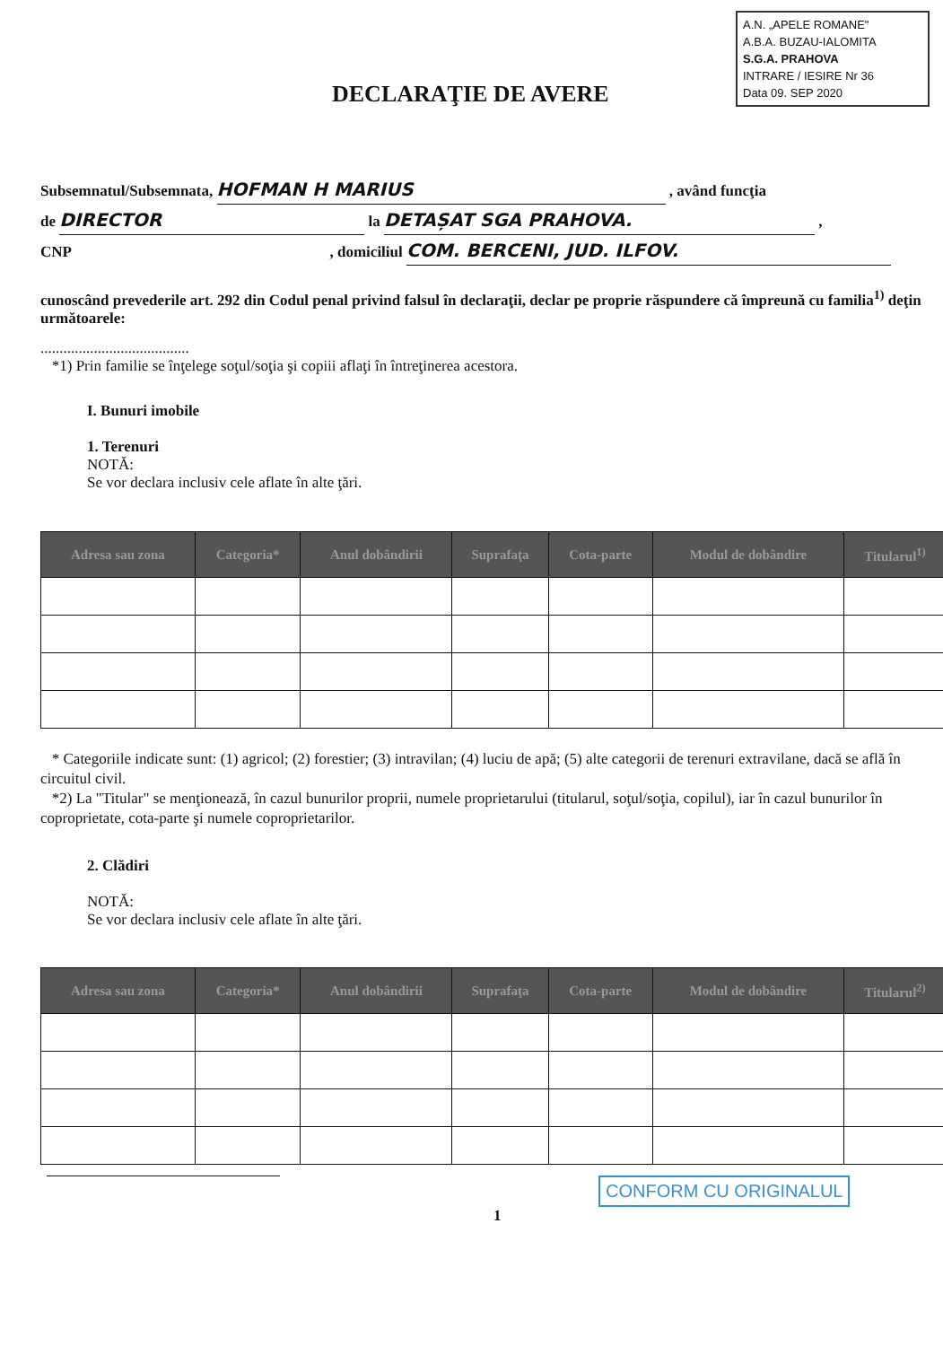A.N. „APELE ROMANE"
A.B.A. BUZAU-IALOMITA
S.G.A. PRAHOVA
INTRARE / IESIRE Nr 36
Data 09. SEP 2020
DECLARAŢIE DE AVERE
Subsemnatul/Subsemnata, HOFMAN H MARIUS , având funcţia
de DIRECTOR la DETAȘAT SGA PRAHOVA. ,
CNP , domiciliul COM. BERCENI, JUD. ILFOV.
cunoscând prevederile art. 292 din Codul penal privind falsul în declaraţii, declar pe proprie răspundere că împreună cu familia<sup>1)</sup> deţin următoarele:
.......................................
*1) Prin familie se înţelege soţul/soţia şi copiii aflaţi în întreţinerea acestora.
I. Bunuri imobile
1. Terenuri
NOTĂ:
Se vor declara inclusiv cele aflate în alte ţări.
| Adresa sau zona | Categoria* | Anul dobândirii | Suprafaţa | Cota-parte | Modul de dobândire | Titularul<sup>1)</sup> |
| --- | --- | --- | --- | --- | --- | --- |
* Categoriile indicate sunt: (1) agricol; (2) forestier; (3) intravilan; (4) luciu de apă; (5) alte categorii de terenuri extravilane, dacă se află în circuitul civil.
*2) La "Titular" se menţionează, în cazul bunurilor proprii, numele proprietarului (titularul, soţul/soţia, copilul), iar în cazul bunurilor în coproprietate, cota-parte şi numele coproprietarilor.
2. Clădiri
NOTĂ:
Se vor declara inclusiv cele aflate în alte ţări.
| Adresa sau zona | Categoria* | Anul dobândirii | Suprafaţa | Cota-parte | Modul de dobândire | Titularul<sup>2)</sup> |
| --- | --- | --- | --- | --- | --- | --- |
CONFORM CU ORIGINALUL
1